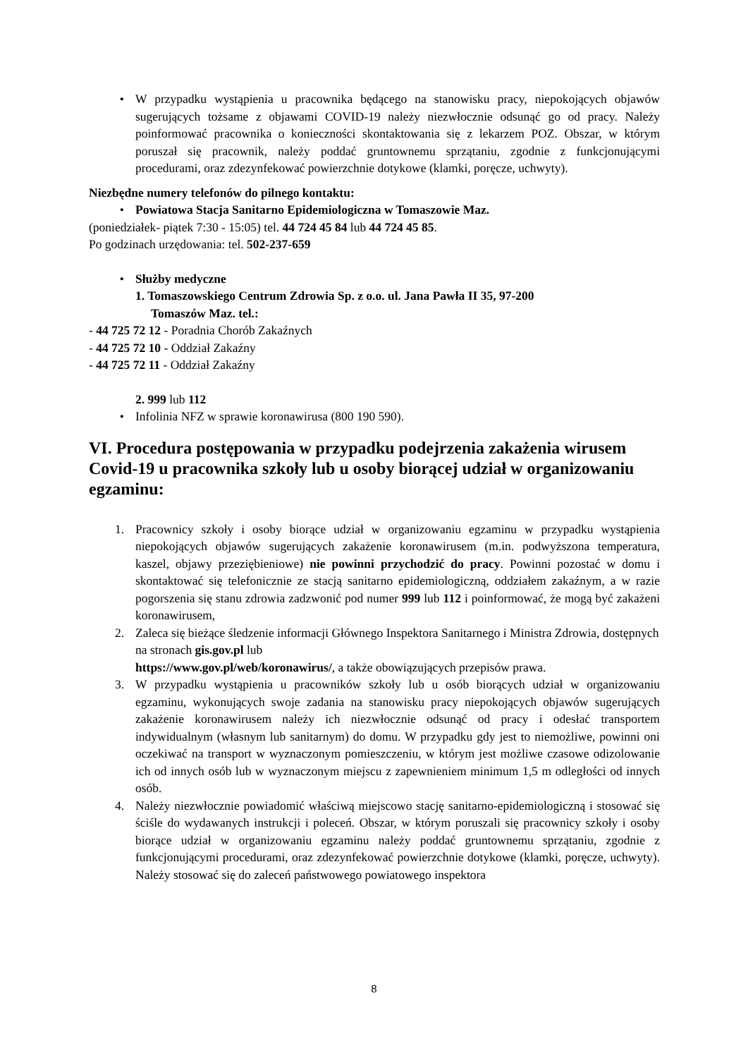• W przypadku wystąpienia u pracownika będącego na stanowisku pracy, niepokojących objawów sugerujących tożsame z objawami COVID-19 należy niezwłocznie odsunąć go od pracy. Należy poinformować pracownika o konieczności skontaktowania się z lekarzem POZ. Obszar, w którym poruszał się pracownik, należy poddać gruntownemu sprzątaniu, zgodnie z funkcjonującymi procedurami, oraz zdezynfekować powierzchnie dotykowe (klamki, poręcze, uchwyty).
Niezbędne numery telefonów do pilnego kontaktu:
• Powiatowa Stacja Sanitarno Epidemiologiczna w Tomaszowie Maz.
(poniedziałek- piątek 7:30 - 15:05) tel. 44 724 45 84 lub 44 724 45 85.
Po godzinach urzędowania: tel. 502-237-659
• Służby medyczne
1. Tomaszowskiego Centrum Zdrowia Sp. z o.o. ul. Jana Pawła II 35, 97-200
Tomaszów Maz. tel.:
- 44 725 72 12 - Poradnia Chorób Zakaźnych
- 44 725 72 10 - Oddział Zakaźny
- 44 725 72 11 - Oddział Zakaźny
2. 999 lub 112
• Infolinia NFZ w sprawie koronawirusa (800 190 590).
VI. Procedura postępowania w przypadku podejrzenia zakażenia wirusem Covid-19 u pracownika szkoły lub u osoby biorącej udział w organizowaniu egzaminu:
1. Pracownicy szkoły i osoby biorące udział w organizowaniu egzaminu w przypadku wystąpienia niepokojących objawów sugerujących zakażenie koronawirusem (m.in. podwyższona temperatura, kaszel, objawy przeziębieniowe) nie powinni przychodzić do pracy. Powinni pozostać w domu i skontaktować się telefonicznie ze stacją sanitarno epidemiologiczną, oddziałem zakaźnym, a w razie pogorszenia się stanu zdrowia zadzwonić pod numer 999 lub 112 i poinformować, że mogą być zakażeni koronawirusem,
2. Zaleca się bieżące śledzenie informacji Głównego Inspektora Sanitarnego i Ministra Zdrowia, dostępnych na stronach gis.gov.pl lub
https://www.gov.pl/web/koronawirus/, a także obowiązujących przepisów prawa.
3. W przypadku wystąpienia u pracowników szkoły lub u osób biorących udział w organizowaniu egzaminu, wykonujących swoje zadania na stanowisku pracy niepokojących objawów sugerujących zakażenie koronawirusem należy ich niezwłocznie odsunąć od pracy i odesłać transportem indywidualnym (własnym lub sanitarnym) do domu. W przypadku gdy jest to niemożliwe, powinni oni oczekiwać na transport w wyznaczonym pomieszczeniu, w którym jest możliwe czasowe odizolowanie ich od innych osób lub w wyznaczonym miejscu z zapewnieniem minimum 1,5 m odległości od innych osób.
4. Należy niezwłocznie powiadomić właściwą miejscowo stację sanitarno-epidemiologiczną i stosować się ściśle do wydawanych instrukcji i poleceń. Obszar, w którym poruszali się pracownicy szkoły i osoby biorące udział w organizowaniu egzaminu należy poddać gruntownemu sprzątaniu, zgodnie z funkcjonującymi procedurami, oraz zdezynfekować powierzchnie dotykowe (klamki, poręcze, uchwyty). Należy stosować się do zaleceń państwowego powiatowego inspektora
8